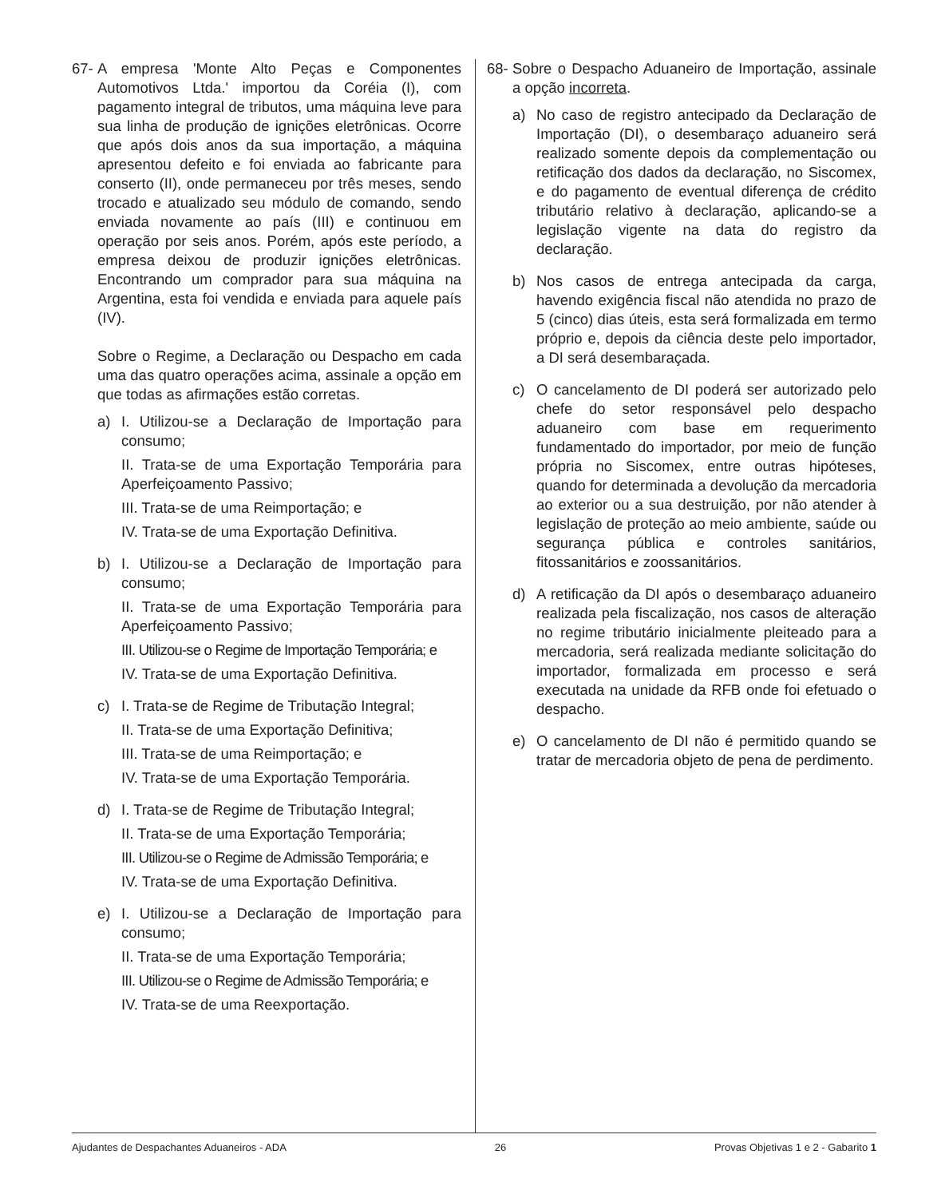67-
A empresa 'Monte Alto Peças e Componentes Automotivos Ltda.' importou da Coréia (I), com pagamento integral de tributos, uma máquina leve para sua linha de produção de ignições eletrônicas. Ocorre que após dois anos da sua importação, a máquina apresentou defeito e foi enviada ao fabricante para conserto (II), onde permaneceu por três meses, sendo trocado e atualizado seu módulo de comando, sendo enviada novamente ao país (III) e continuou em operação por seis anos. Porém, após este período, a empresa deixou de produzir ignições eletrônicas. Encontrando um comprador para sua máquina na Argentina, esta foi vendida e enviada para aquele país (IV).
Sobre o Regime, a Declaração ou Despacho em cada uma das quatro operações acima, assinale a opção em que todas as afirmações estão corretas.
a) I. Utilizou-se a Declaração de Importação para consumo;
II. Trata-se de uma Exportação Temporária para Aperfeiçoamento Passivo;
III. Trata-se de uma Reimportação; e
IV. Trata-se de uma Exportação Definitiva.
b) I. Utilizou-se a Declaração de Importação para consumo;
II. Trata-se de uma Exportação Temporária para Aperfeiçoamento Passivo;
III. Utilizou-se o Regime de Importação Temporária; e
IV. Trata-se de uma Exportação Definitiva.
c) I. Trata-se de Regime de Tributação Integral;
II. Trata-se de uma Exportação Definitiva;
III. Trata-se de uma Reimportação; e
IV. Trata-se de uma Exportação Temporária.
d) I. Trata-se de Regime de Tributação Integral;
II. Trata-se de uma Exportação Temporária;
III. Utilizou-se o Regime de Admissão Temporária; e
IV. Trata-se de uma Exportação Definitiva.
e) I. Utilizou-se a Declaração de Importação para consumo;
II. Trata-se de uma Exportação Temporária;
III. Utilizou-se o Regime de Admissão Temporária; e
IV. Trata-se de uma Reexportação.
68-
Sobre o Despacho Aduaneiro de Importação, assinale a opção incorreta.
a) No caso de registro antecipado da Declaração de Importação (DI), o desembaraço aduaneiro será realizado somente depois da complementação ou retificação dos dados da declaração, no Siscomex, e do pagamento de eventual diferença de crédito tributário relativo à declaração, aplicando-se a legislação vigente na data do registro da declaração.
b) Nos casos de entrega antecipada da carga, havendo exigência fiscal não atendida no prazo de 5 (cinco) dias úteis, esta será formalizada em termo próprio e, depois da ciência deste pelo importador, a DI será desembaraçada.
c) O cancelamento de DI poderá ser autorizado pelo chefe do setor responsável pelo despacho aduaneiro com base em requerimento fundamentado do importador, por meio de função própria no Siscomex, entre outras hipóteses, quando for determinada a devolução da mercadoria ao exterior ou a sua destruição, por não atender à legislação de proteção ao meio ambiente, saúde ou segurança pública e controles sanitários, fitossanitários e zoossanitários.
d) A retificação da DI após o desembaraço aduaneiro realizada pela fiscalização, nos casos de alteração no regime tributário inicialmente pleiteado para a mercadoria, será realizada mediante solicitação do importador, formalizada em processo e será executada na unidade da RFB onde foi efetuado o despacho.
e) O cancelamento de DI não é permitido quando se tratar de mercadoria objeto de pena de perdimento.
Ajudantes de Despachantes Aduaneiros - ADA 26 Provas Objetivas 1 e 2 - Gabarito 1